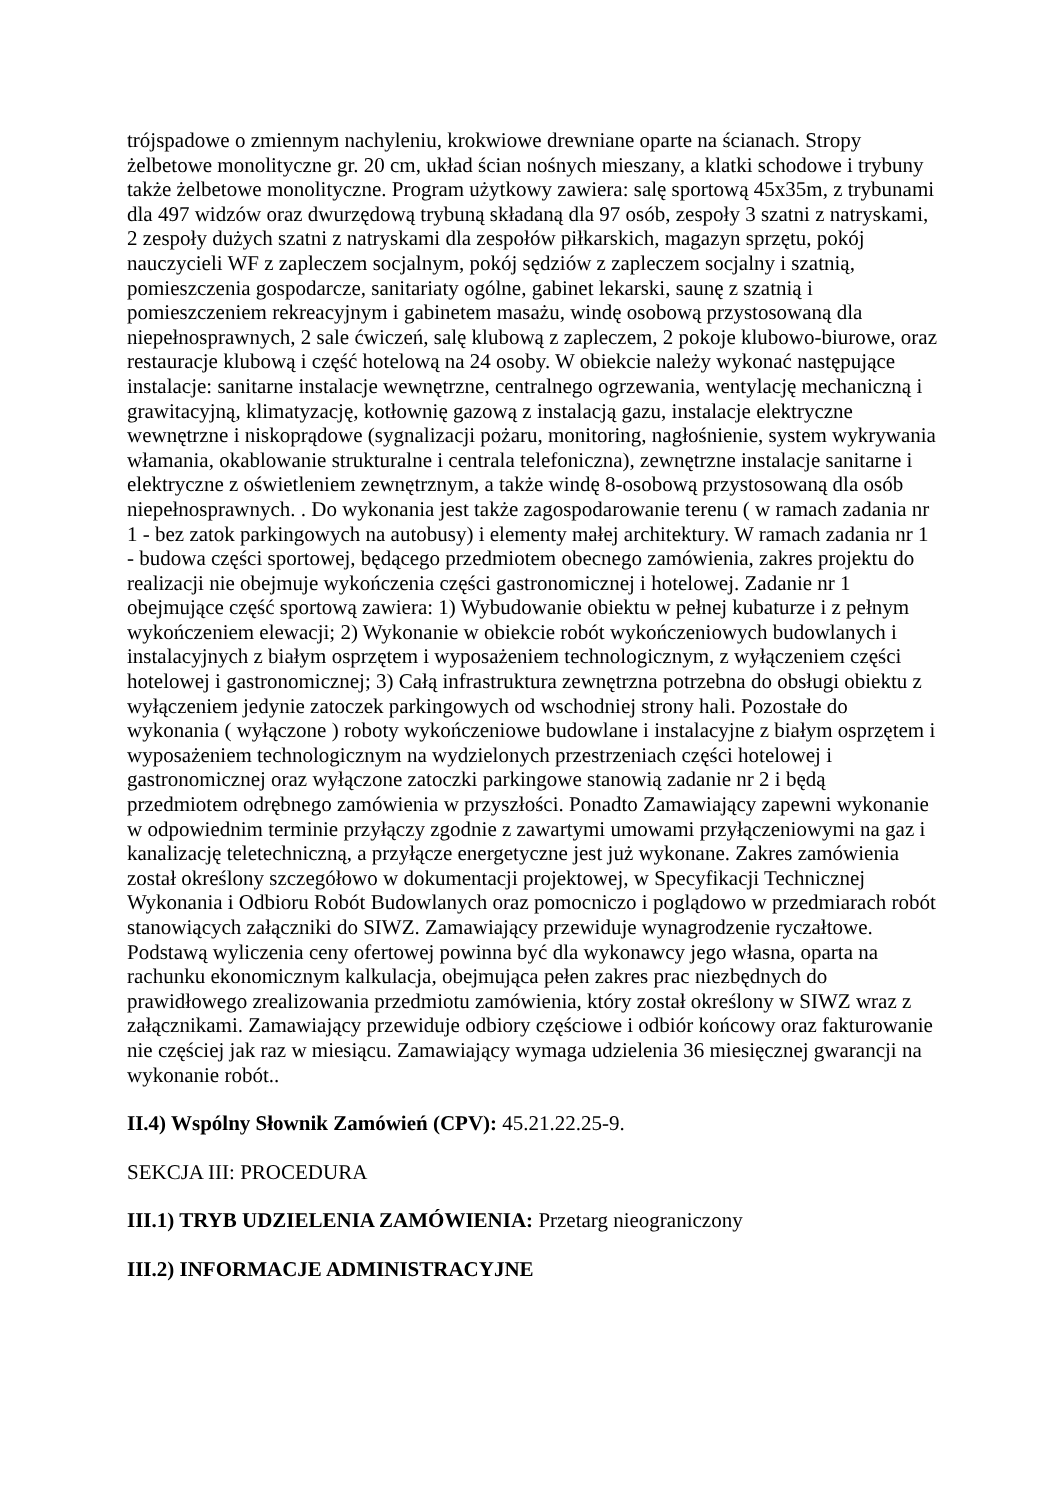trójspadowe o zmiennym nachyleniu, krokwiowe drewniane oparte na ścianach. Stropy żelbetowe monolityczne gr. 20 cm, układ ścian nośnych mieszany, a klatki schodowe i trybuny także żelbetowe monolityczne. Program użytkowy zawiera: salę sportową 45x35m, z trybunami dla 497 widzów oraz dwurzędową trybuną składaną dla 97 osób, zespoły 3 szatni z natryskami, 2 zespoły dużych szatni z natryskami dla zespołów piłkarskich, magazyn sprzętu, pokój nauczycieli WF z zapleczem socjalnym, pokój sędziów z zapleczem socjalny i szatnią, pomieszczenia gospodarcze, sanitariaty ogólne, gabinet lekarski, saunę z szatnią i pomieszczeniem rekreacyjnym i gabinetem masażu, windę osobową przystosowaną dla niepełnosprawnych, 2 sale ćwiczeń, salę klubową z zapleczem, 2 pokoje klubowo-biurowe, oraz restauracje klubową i część hotelową na 24 osoby. W obiekcie należy wykonać następujące instalacje: sanitarne instalacje wewnętrzne, centralnego ogrzewania, wentylację mechaniczną i grawitacyjną, klimatyzację, kotłownię gazową z instalacją gazu, instalacje elektryczne wewnętrzne i niskoprądowe (sygnalizacji pożaru, monitoring, nagłośnienie, system wykrywania włamania, okablowanie strukturalne i centrala telefoniczna), zewnętrzne instalacje sanitarne i elektryczne z oświetleniem zewnętrznym, a także windę 8-osobową przystosowaną dla osób niepełnosprawnych. . Do wykonania jest także zagospodarowanie terenu ( w ramach zadania nr 1 - bez zatok parkingowych na autobusy) i elementy małej architektury. W ramach zadania nr 1 - budowa części sportowej, będącego przedmiotem obecnego zamówienia, zakres projektu do realizacji nie obejmuje wykończenia części gastronomicznej i hotelowej. Zadanie nr 1 obejmujące część sportową zawiera: 1) Wybudowanie obiektu w pełnej kubaturze i z pełnym wykończeniem elewacji; 2) Wykonanie w obiekcie robót wykończeniowych budowlanych i instalacyjnych z białym osprzętem i wyposażeniem technologicznym, z wyłączeniem części hotelowej i gastronomicznej; 3) Całą infrastruktura zewnętrzna potrzebna do obsługi obiektu z wyłączeniem jedynie zatoczek parkingowych od wschodniej strony hali. Pozostałe do wykonania ( wyłączone ) roboty wykończeniowe budowlane i instalacyjne z białym osprzętem i wyposażeniem technologicznym na wydzielonych przestrzeniach części hotelowej i gastronomicznej oraz wyłączone zatoczki parkingowe stanowią zadanie nr 2 i będą przedmiotem odrębnego zamówienia w przyszłości. Ponadto Zamawiający zapewni wykonanie w odpowiednim terminie przyłączy zgodnie z zawartymi umowami przyłączeniowymi na gaz i kanalizację teletechniczną, a przyłącze energetyczne jest już wykonane. Zakres zamówienia został określony szczegółowo w dokumentacji projektowej, w Specyfikacji Technicznej Wykonania i Odbioru Robót Budowlanych oraz pomocniczo i poglądowo w przedmiarach robót stanowiących załączniki do SIWZ. Zamawiający przewiduje wynagrodzenie ryczałtowe. Podstawą wyliczenia ceny ofertowej powinna być dla wykonawcy jego własna, oparta na rachunku ekonomicznym kalkulacja, obejmująca pełen zakres prac niezbędnych do prawidłowego zrealizowania przedmiotu zamówienia, który został określony w SIWZ wraz z załącznikami. Zamawiający przewiduje odbiory częściowe i odbiór końcowy oraz fakturowanie nie częściej jak raz w miesiącu. Zamawiający wymaga udzielenia 36 miesięcznej gwarancji na wykonanie robót..
II.4) Wspólny Słownik Zamówień (CPV): 45.21.22.25-9.
SEKCJA III: PROCEDURA
III.1) TRYB UDZIELENIA ZAMÓWIENIA: Przetarg nieograniczony
III.2) INFORMACJE ADMINISTRACYJNE